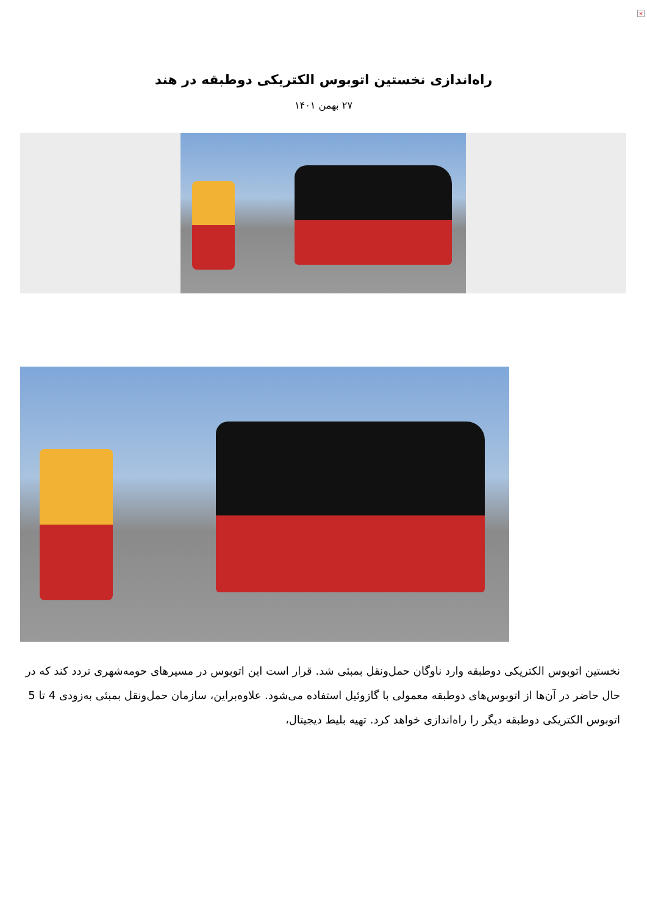×
راه‌اندازی نخستین اتوبوس الکتریکی دوطبقه در هند
۲۷ بهمن ۱۴۰۱
نخستین اتوبوس الکتریکی دوطبقه وارد ناوگان حمل‌ونقل بمبئی شد. قرار است این اتوبوس در مسیرهای حومه‌شهری تردد کند که در حال حاضر در آن‌ها از اتوبوس‌های دوطبقه معمولی با گازوئیل استفاده می‌شود. علاوه‌براین، سازمان حمل‌ونقل بمبئی به‌زودی 4 تا 5 اتوبوس الکتریکی دوطبقه دیگر را راه‌اندازی خواهد کرد. تهیه بلیط دیجیتال،